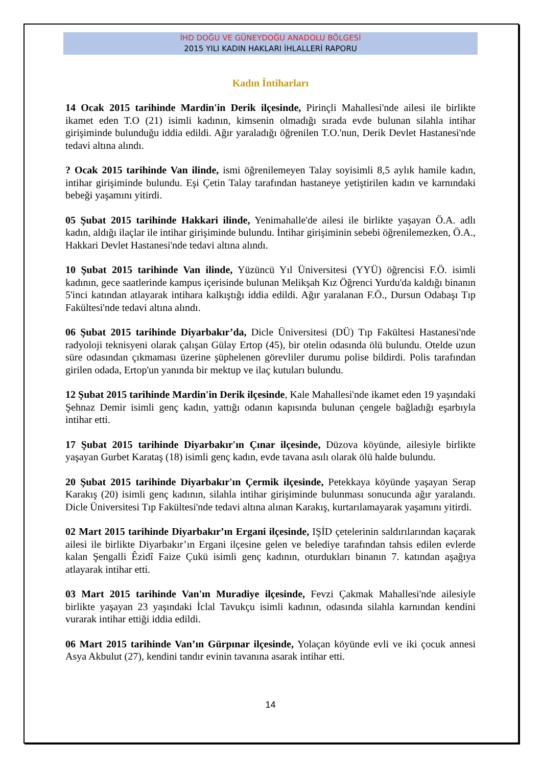İHD DOĞU VE GÜNEYDOĞU ANADOLU BÖLGESİ
2015 YILI KADIN HAKLARI İHLALLERİ RAPORU
Kadın İntiharları
14 Ocak 2015 tarihinde Mardin'in Derik ilçesinde, Pirinçli Mahallesi'nde ailesi ile birlikte ikamet eden T.O (21) isimli kadının, kimsenin olmadığı sırada evde bulunan silahla intihar girişiminde bulunduğu iddia edildi. Ağır yaraladığı öğrenilen T.O.'nun, Derik Devlet Hastanesi'nde tedavi altına alındı.
? Ocak 2015 tarihinde Van ilinde, ismi öğrenilemeyen Talay soyisimli 8,5 aylık hamile kadın, intihar girişiminde bulundu. Eşi Çetin Talay tarafından hastaneye yetiştirilen kadın ve karnındaki bebeği yaşamını yitirdi.
05 Şubat 2015 tarihinde Hakkari ilinde, Yenimahalle'de ailesi ile birlikte yaşayan Ö.A. adlı kadın, aldığı ilaçlar ile intihar girişiminde bulundu. İntihar girişiminin sebebi öğrenilemezken, Ö.A., Hakkari Devlet Hastanesi'nde tedavi altına alındı.
10 Şubat 2015 tarihinde Van ilinde, Yüzüncü Yıl Üniversitesi (YYÜ) öğrencisi F.Ö. isimli kadının, gece saatlerinde kampus içerisinde bulunan Melikşah Kız Öğrenci Yurdu'da kaldığı binanın 5'inci katından atlayarak intihara kalkıştığı iddia edildi. Ağır yaralanan F.Ö., Dursun Odabaşı Tıp Fakültesi'nde tedavi altına alındı.
06 Şubat 2015 tarihinde Diyarbakır’da, Dicle Üniversitesi (DÜ) Tıp Fakültesi Hastanesi'nde radyoloji teknisyeni olarak çalışan Gülay Ertop (45), bir otelin odasında ölü bulundu. Otelde uzun süre odasından çıkmaması üzerine şüphelenen görevliler durumu polise bildirdi. Polis tarafından girilen odada, Ertop'un yanında bir mektup ve ilaç kutuları bulundu.
12 Şubat 2015 tarihinde Mardin'in Derik ilçesinde, Kale Mahallesi'nde ikamet eden 19 yaşındaki Şehnaz Demir isimli genç kadın, yattığı odanın kapısında bulunan çengele bağladığı eşarbıyla intihar etti.
17 Şubat 2015 tarihinde Diyarbakır'ın Çınar ilçesinde, Düzova köyünde, ailesiyle birlikte yaşayan Gurbet Karataş (18) isimli genç kadın, evde tavana asılı olarak ölü halde bulundu.
20 Şubat 2015 tarihinde Diyarbakır'ın Çermik ilçesinde, Petekkaya köyünde yaşayan Serap Karakış (20) isimli genç kadının, silahla intihar girişiminde bulunması sonucunda ağır yaralandı. Dicle Üniversitesi Tıp Fakültesi'nde tedavi altına alınan Karakış, kurtarılamayarak yaşamını yitirdi.
02 Mart 2015 tarihinde Diyarbakır’ın Ergani ilçesinde, IŞİD çetelerinin saldırılarından kaçarak ailesi ile birlikte Diyarbakır’ın Ergani ilçesine gelen ve belediye tarafından tahsis edilen evlerde kalan Şengalli Êzidî Faize Çukü isimli genç kadının, oturdukları binanın 7. katından aşağıya atlayarak intihar etti.
03 Mart 2015 tarihinde Van'ın Muradiye ilçesinde, Fevzi Çakmak Mahallesi'nde ailesiyle birlikte yaşayan 23 yaşındaki İclal Tavukçu isimli kadının, odasında silahla karnından kendini vurarak intihar ettiği iddia edildi.
06 Mart 2015 tarihinde Van’ın Gürpınar ilçesinde, Yolaçan köyünde evli ve iki çocuk annesi Asya Akbulut (27), kendini tandır evinin tavanına asarak intihar etti.
14